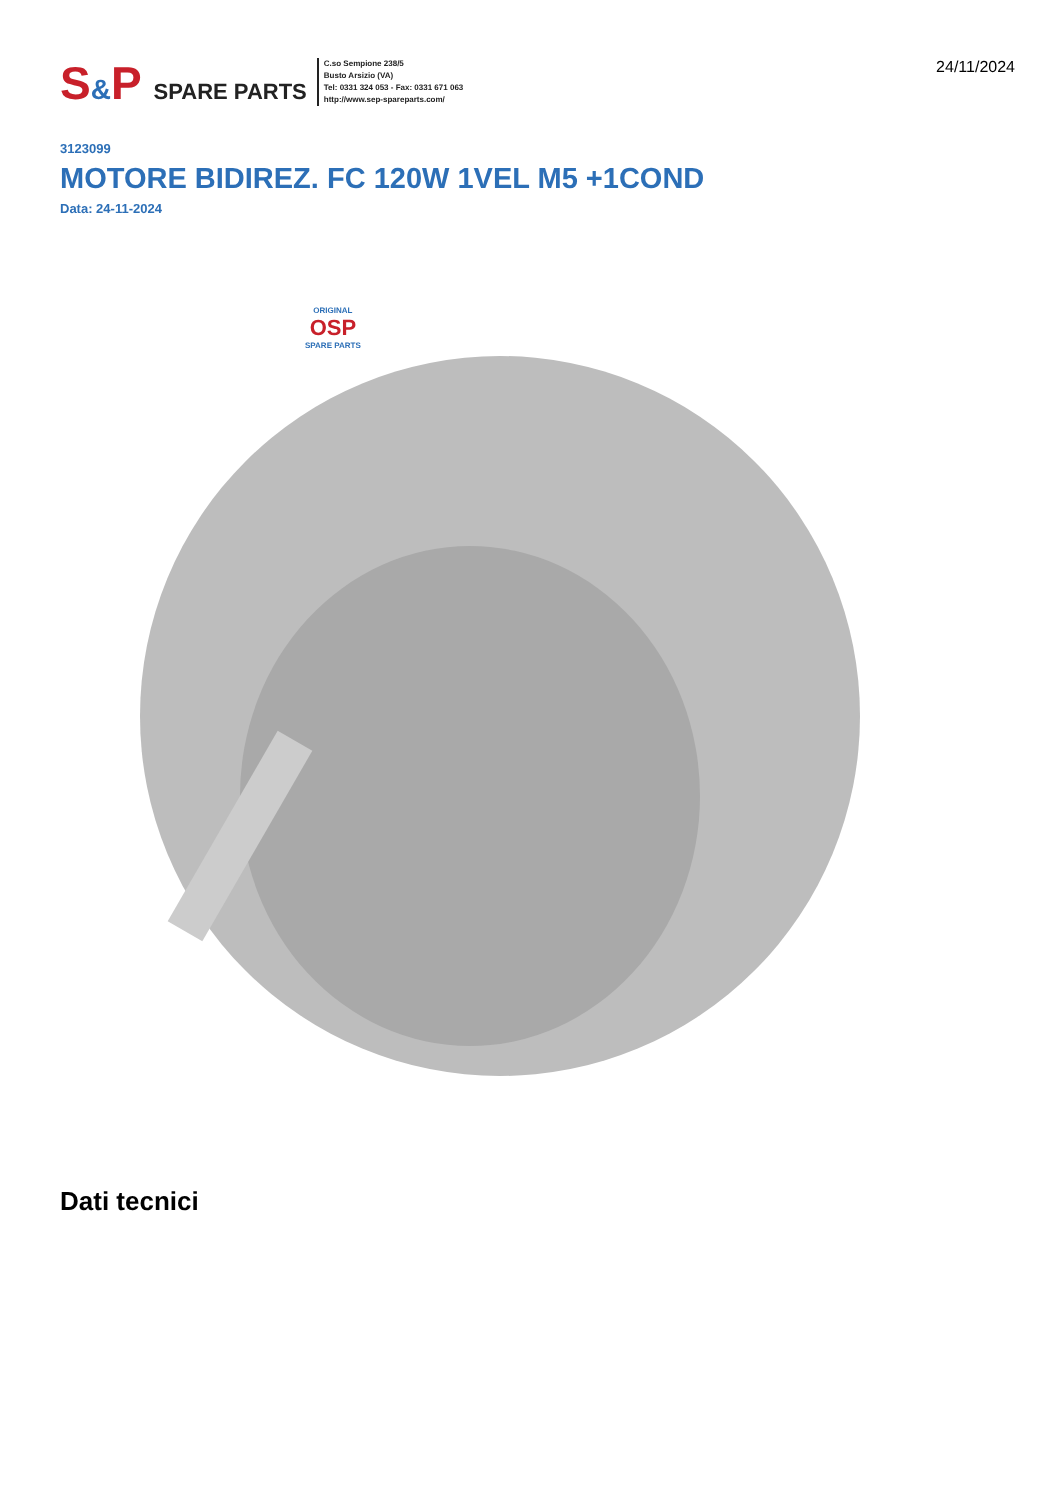S&P SPARE PARTS
C.so Sempione 238/5
Busto Arsizio (VA)
Tel: 0331 324 053 - Fax: 0331 671 063
http://www.sep-spareparts.com/
24/11/2024
3123099
MOTORE BIDIREZ. FC 120W 1VEL M5 +1COND
Data: 24-11-2024
ORIGINAL
OSP
SPARE PARTS
Dati tecnici